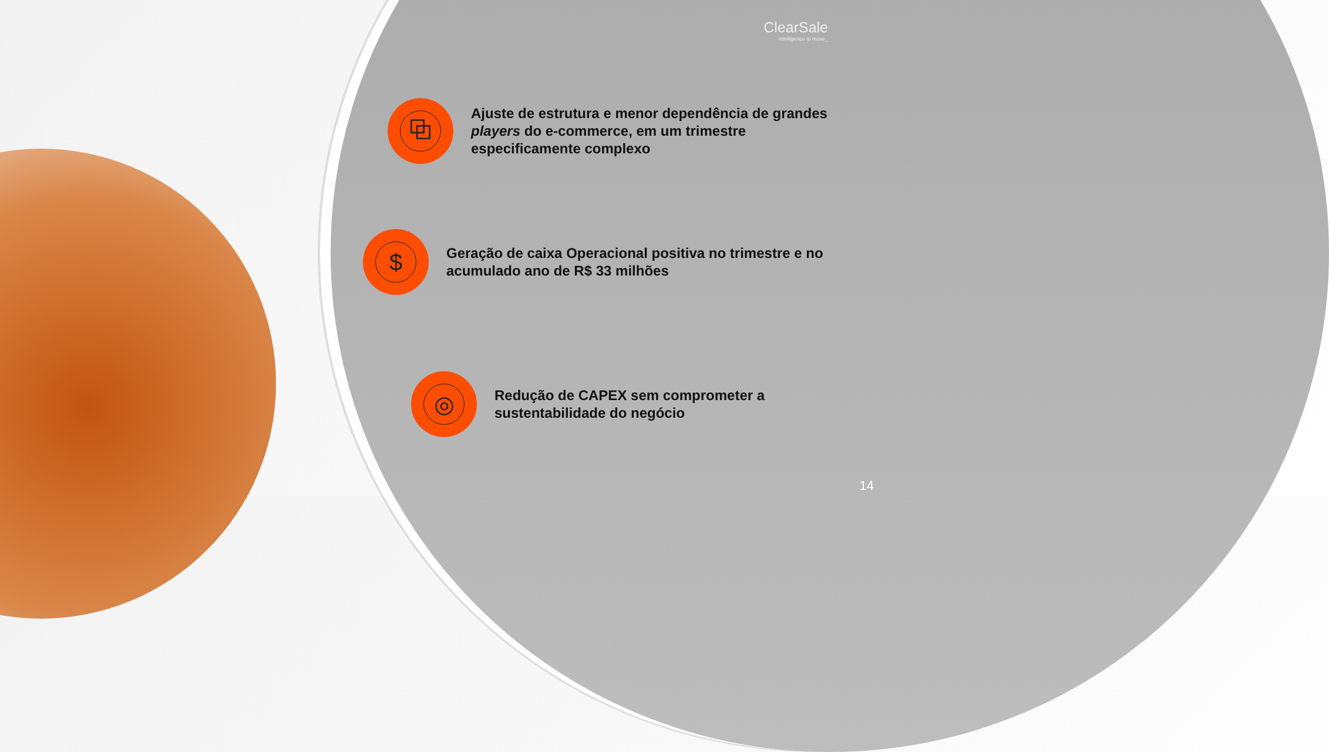ClearSale
intelligence to move_
⧉
Ajuste de estrutura e menor dependência de grandes players do e-commerce, em um trimestre especificamente complexo
$
Geração de caixa Operacional positiva no trimestre e no acumulado ano de R$ 33 milhões
◎
Redução de CAPEX sem comprometer a sustentabilidade do negócio
14